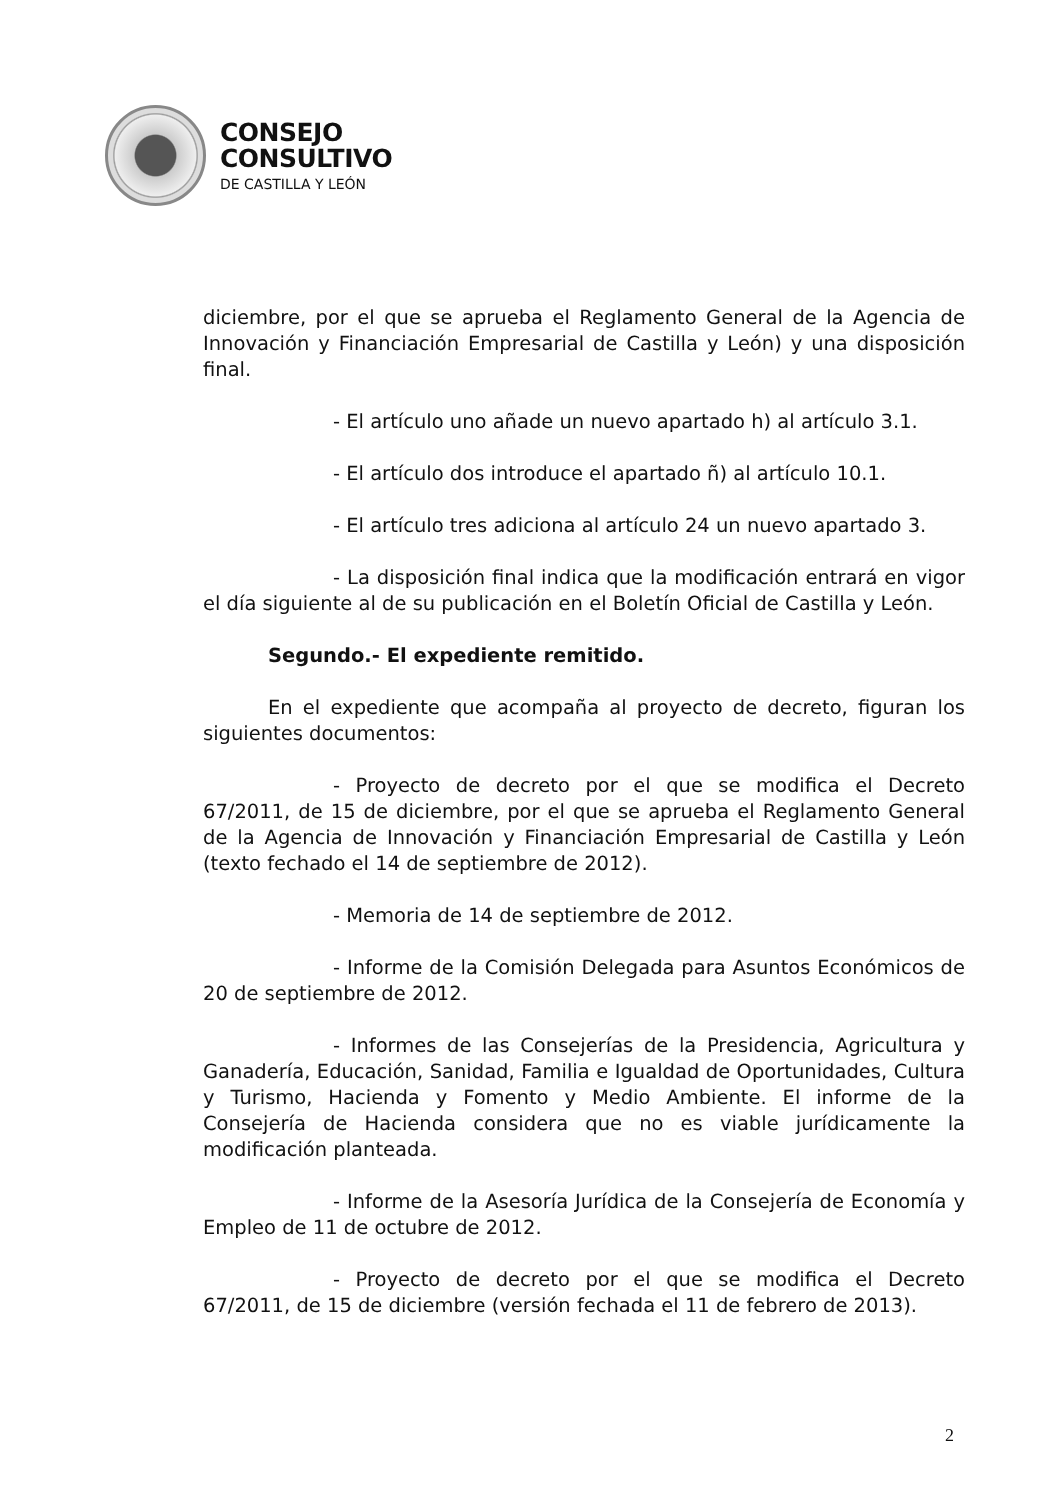CONSEJO
CONSULTIVO
DE CASTILLA Y LEÓN
diciembre, por el que se aprueba el Reglamento General de la Agencia de Innovación y Financiación Empresarial de Castilla y León) y una disposición final.
- El artículo uno añade un nuevo apartado h) al artículo 3.1.
- El artículo dos introduce el apartado ñ) al artículo 10.1.
- El artículo tres adiciona al artículo 24 un nuevo apartado 3.
- La disposición final indica que la modificación entrará en vigor el día siguiente al de su publicación en el Boletín Oficial de Castilla y León.
Segundo.- El expediente remitido.
En el expediente que acompaña al proyecto de decreto, figuran los siguientes documentos:
- Proyecto de decreto por el que se modifica el Decreto 67/2011, de 15 de diciembre, por el que se aprueba el Reglamento General de la Agencia de Innovación y Financiación Empresarial de Castilla y León (texto fechado el 14 de septiembre de 2012).
- Memoria de 14 de septiembre de 2012.
- Informe de la Comisión Delegada para Asuntos Económicos de 20 de septiembre de 2012.
- Informes de las Consejerías de la Presidencia, Agricultura y Ganadería, Educación, Sanidad, Familia e Igualdad de Oportunidades, Cultura y Turismo, Hacienda y Fomento y Medio Ambiente. El informe de la Consejería de Hacienda considera que no es viable jurídicamente la modificación planteada.
- Informe de la Asesoría Jurídica de la Consejería de Economía y Empleo de 11 de octubre de 2012.
- Proyecto de decreto por el que se modifica el Decreto 67/2011, de 15 de diciembre (versión fechada el 11 de febrero de 2013).
2